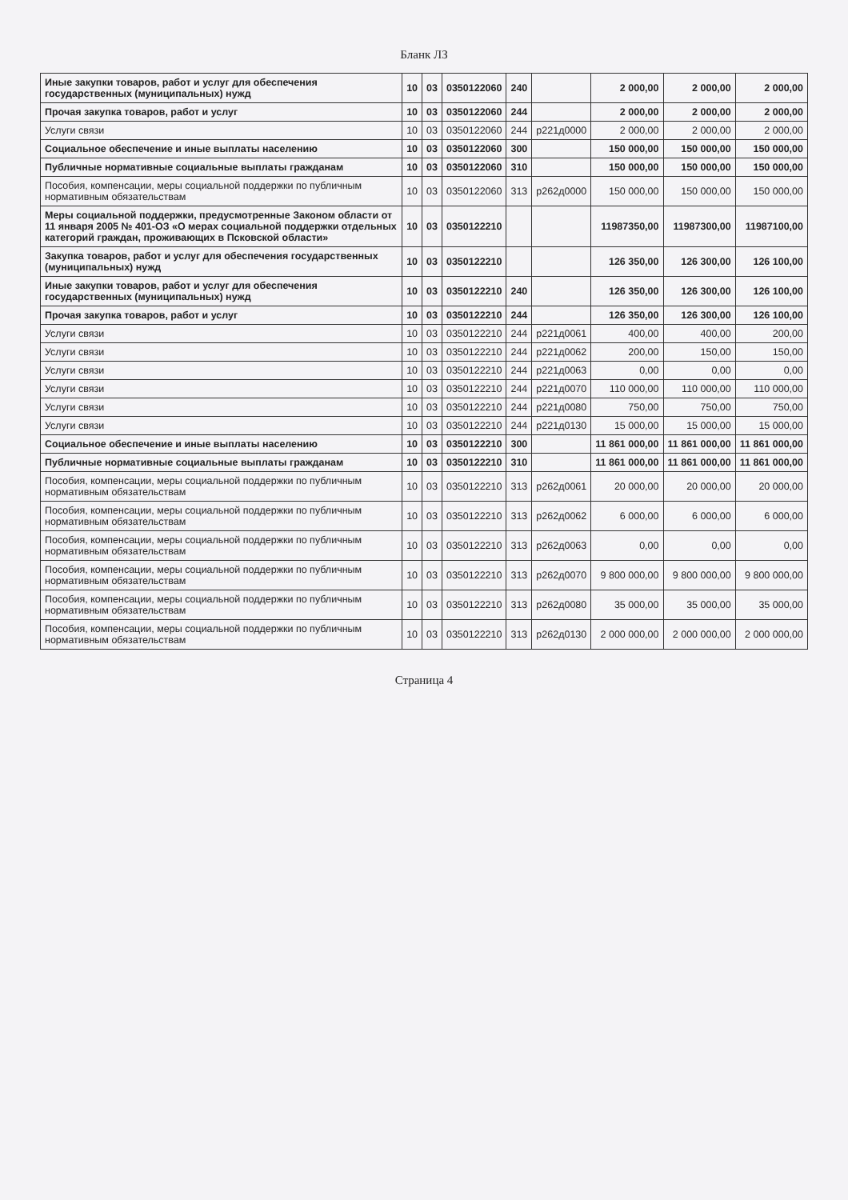Бланк ЛЗ
| Иные закупки товаров, работ и услуг для обеспечения государственных (муниципальных) нужд | 10 | 03 | 0350122060 | 240 | | 2 000,00 | 2 000,00 | 2 000,00 |
| Прочая закупка товаров, работ и услуг | 10 | 03 | 0350122060 | 244 | | 2 000,00 | 2 000,00 | 2 000,00 |
| Услуги связи | 10 | 03 | 0350122060 | 244 | р221д0000 | 2 000,00 | 2 000,00 | 2 000,00 |
| Социальное обеспечение и иные выплаты населению | 10 | 03 | 0350122060 | 300 | | 150 000,00 | 150 000,00 | 150 000,00 |
| Публичные нормативные социальные выплаты гражданам | 10 | 03 | 0350122060 | 310 | | 150 000,00 | 150 000,00 | 150 000,00 |
| Пособия, компенсации, меры социальной поддержки по публичным нормативным обязательствам | 10 | 03 | 0350122060 | 313 | р262д0000 | 150 000,00 | 150 000,00 | 150 000,00 |
| Меры социальной поддержки, предусмотренные Законом области от 11 января 2005 № 401-ОЗ «О мерах социальной поддержки отдельных категорий граждан, проживающих в Псковской области» | 10 | 03 | 0350122210 | | | 11987350,00 | 11987300,00 | 11987100,00 |
| Закупка товаров, работ и услуг для обеспечения государственных (муниципальных) нужд | 10 | 03 | 0350122210 | | | 126 350,00 | 126 300,00 | 126 100,00 |
| Иные закупки товаров, работ и услуг для обеспечения государственных (муниципальных) нужд | 10 | 03 | 0350122210 | 240 | | 126 350,00 | 126 300,00 | 126 100,00 |
| Прочая закупка товаров, работ и услуг | 10 | 03 | 0350122210 | 244 | | 126 350,00 | 126 300,00 | 126 100,00 |
| Услуги связи | 10 | 03 | 0350122210 | 244 | р221д0061 | 400,00 | 400,00 | 200,00 |
| Услуги связи | 10 | 03 | 0350122210 | 244 | р221д0062 | 200,00 | 150,00 | 150,00 |
| Услуги связи | 10 | 03 | 0350122210 | 244 | р221д0063 | 0,00 | 0,00 | 0,00 |
| Услуги связи | 10 | 03 | 0350122210 | 244 | р221д0070 | 110 000,00 | 110 000,00 | 110 000,00 |
| Услуги связи | 10 | 03 | 0350122210 | 244 | р221д0080 | 750,00 | 750,00 | 750,00 |
| Услуги связи | 10 | 03 | 0350122210 | 244 | р221д0130 | 15 000,00 | 15 000,00 | 15 000,00 |
| Социальное обеспечение и иные выплаты населению | 10 | 03 | 0350122210 | 300 | | 11 861 000,00 | 11 861 000,00 | 11 861 000,00 |
| Публичные нормативные социальные выплаты гражданам | 10 | 03 | 0350122210 | 310 | | 11 861 000,00 | 11 861 000,00 | 11 861 000,00 |
| Пособия, компенсации, меры социальной поддержки по публичным нормативным обязательствам | 10 | 03 | 0350122210 | 313 | р262д0061 | 20 000,00 | 20 000,00 | 20 000,00 |
| Пособия, компенсации, меры социальной поддержки по публичным нормативным обязательствам | 10 | 03 | 0350122210 | 313 | р262д0062 | 6 000,00 | 6 000,00 | 6 000,00 |
| Пособия, компенсации, меры социальной поддержки по публичным нормативным обязательствам | 10 | 03 | 0350122210 | 313 | р262д0063 | 0,00 | 0,00 | 0,00 |
| Пособия, компенсации, меры социальной поддержки по публичным нормативным обязательствам | 10 | 03 | 0350122210 | 313 | р262д0070 | 9 800 000,00 | 9 800 000,00 | 9 800 000,00 |
| Пособия, компенсации, меры социальной поддержки по публичным нормативным обязательствам | 10 | 03 | 0350122210 | 313 | р262д0080 | 35 000,00 | 35 000,00 | 35 000,00 |
| Пособия, компенсации, меры социальной поддержки по публичным нормативным обязательствам | 10 | 03 | 0350122210 | 313 | р262д0130 | 2 000 000,00 | 2 000 000,00 | 2 000 000,00 |
Страница 4